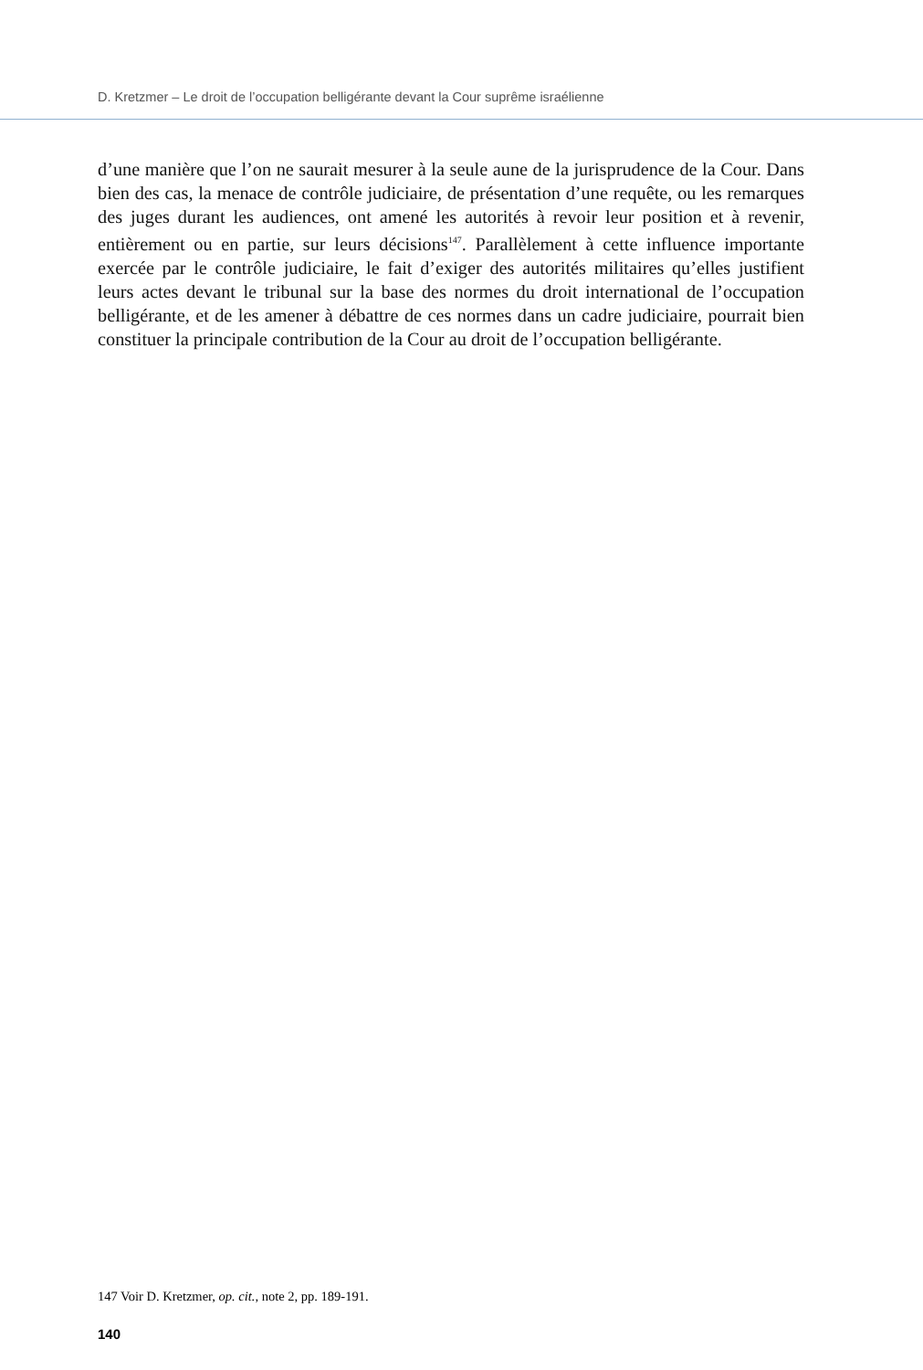D. Kretzmer – Le droit de l’occupation belligérante devant la Cour suprême israélienne
d’une manière que l’on ne saurait mesurer à la seule aune de la jurisprudence de la Cour. Dans bien des cas, la menace de contrôle judiciaire, de présentation d’une requête, ou les remarques des juges durant les audiences, ont amené les autorités à revoir leur position et à revenir, entièrement ou en partie, sur leurs décisions<sup>147</sup>. Parallèlement à cette influence importante exercée par le contrôle judiciaire, le fait d’exiger des autorités militaires qu’elles justifient leurs actes devant le tribunal sur la base des normes du droit international de l’occupation belligérante, et de les amener à débattre de ces normes dans un cadre judiciaire, pourrait bien constituer la principale contribution de la Cour au droit de l’occu­pation belligérante.
147 Voir D. Kretzmer, op. cit., note 2, pp. 189-191.
140